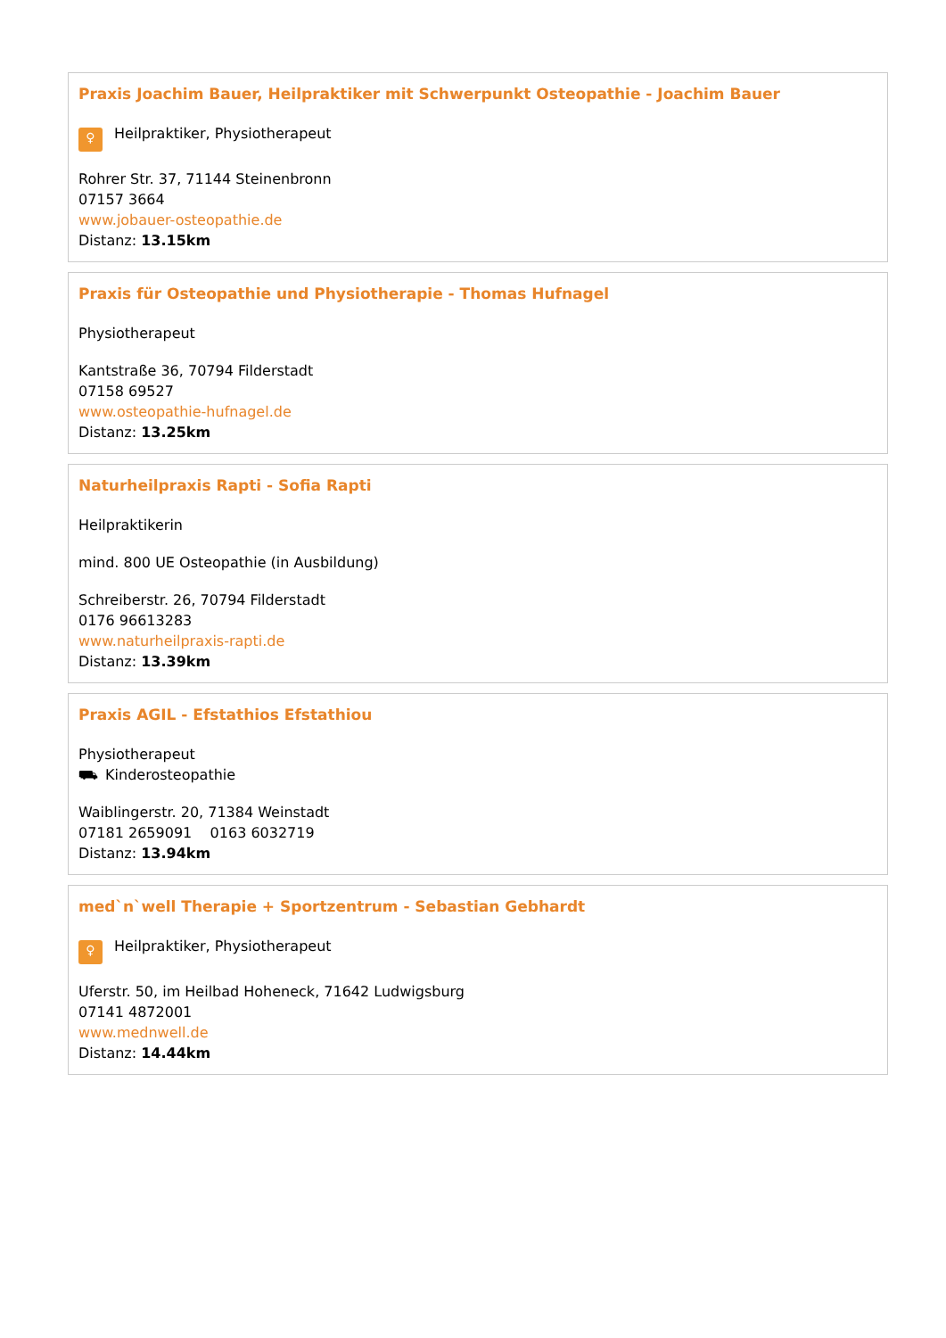Praxis Joachim Bauer, Heilpraktiker mit Schwerpunkt Osteopathie - Joachim Bauer
♀ Heilpraktiker, Physiotherapeut
Rohrer Str. 37, 71144 Steinenbronn
07157 3664
www.jobauer-osteopathie.de
Distanz: 13.15km
Praxis für Osteopathie und Physiotherapie - Thomas Hufnagel
Physiotherapeut
Kantstraße 36, 70794 Filderstadt
07158 69527
www.osteopathie-hufnagel.de
Distanz: 13.25km
Naturheilpraxis Rapti - Sofia Rapti
Heilpraktikerin
mind. 800 UE Osteopathie (in Ausbildung)
Schreiberstr. 26, 70794 Filderstadt
0176 96613283
www.naturheilpraxis-rapti.de
Distanz: 13.39km
Praxis AGIL - Efstathios Efstathiou
Physiotherapeut
⛟ Kinderosteopathie
Waiblingerstr. 20, 71384 Weinstadt
07181 2659091 0163 6032719
Distanz: 13.94km
med`n`well Therapie + Sportzentrum - Sebastian Gebhardt
♀ Heilpraktiker, Physiotherapeut
Uferstr. 50, im Heilbad Hoheneck, 71642 Ludwigsburg
07141 4872001
www.mednwell.de
Distanz: 14.44km